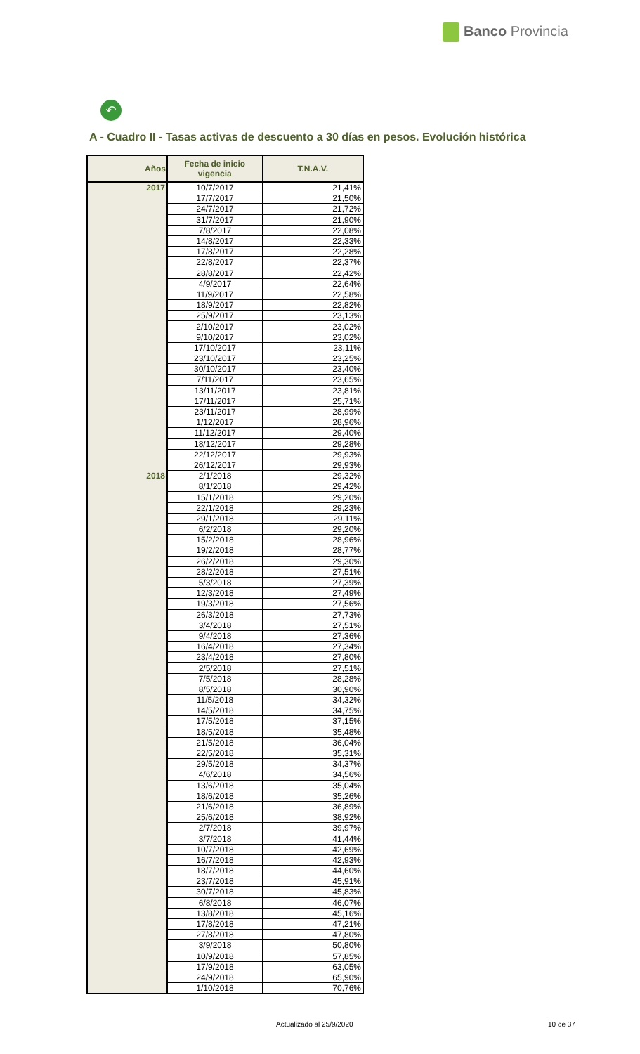Banco Provincia
↶
A - Cuadro II - Tasas activas de descuento a 30 días en pesos. Evolución histórica
| Años | Fecha de inicio vigencia | T.N.A.V. |
| --- | --- | --- |
| 2017 | 10/7/2017 | 21,41% |
| | 17/7/2017 | 21,50% |
| | 24/7/2017 | 21,72% |
| | 31/7/2017 | 21,90% |
| | 7/8/2017 | 22,08% |
| | 14/8/2017 | 22,33% |
| | 17/8/2017 | 22,28% |
| | 22/8/2017 | 22,37% |
| | 28/8/2017 | 22,42% |
| | 4/9/2017 | 22,64% |
| | 11/9/2017 | 22,58% |
| | 18/9/2017 | 22,82% |
| | 25/9/2017 | 23,13% |
| | 2/10/2017 | 23,02% |
| | 9/10/2017 | 23,02% |
| | 17/10/2017 | 23,11% |
| | 23/10/2017 | 23,25% |
| | 30/10/2017 | 23,40% |
| | 7/11/2017 | 23,65% |
| | 13/11/2017 | 23,81% |
| | 17/11/2017 | 25,71% |
| | 23/11/2017 | 28,99% |
| | 1/12/2017 | 28,96% |
| | 11/12/2017 | 29,40% |
| | 18/12/2017 | 29,28% |
| | 22/12/2017 | 29,93% |
| | 26/12/2017 | 29,93% |
| 2018 | 2/1/2018 | 29,32% |
| | 8/1/2018 | 29,42% |
| | 15/1/2018 | 29,20% |
| | 22/1/2018 | 29,23% |
| | 29/1/2018 | 29,11% |
| | 6/2/2018 | 29,20% |
| | 15/2/2018 | 28,96% |
| | 19/2/2018 | 28,77% |
| | 26/2/2018 | 29,30% |
| | 28/2/2018 | 27,51% |
| | 5/3/2018 | 27,39% |
| | 12/3/2018 | 27,49% |
| | 19/3/2018 | 27,56% |
| | 26/3/2018 | 27,73% |
| | 3/4/2018 | 27,51% |
| | 9/4/2018 | 27,36% |
| | 16/4/2018 | 27,34% |
| | 23/4/2018 | 27,80% |
| | 2/5/2018 | 27,51% |
| | 7/5/2018 | 28,28% |
| | 8/5/2018 | 30,90% |
| | 11/5/2018 | 34,32% |
| | 14/5/2018 | 34,75% |
| | 17/5/2018 | 37,15% |
| | 18/5/2018 | 35,48% |
| | 21/5/2018 | 36,04% |
| | 22/5/2018 | 35,31% |
| | 29/5/2018 | 34,37% |
| | 4/6/2018 | 34,56% |
| | 13/6/2018 | 35,04% |
| | 18/6/2018 | 35,26% |
| | 21/6/2018 | 36,89% |
| | 25/6/2018 | 38,92% |
| | 2/7/2018 | 39,97% |
| | 3/7/2018 | 41,44% |
| | 10/7/2018 | 42,69% |
| | 16/7/2018 | 42,93% |
| | 18/7/2018 | 44,60% |
| | 23/7/2018 | 45,91% |
| | 30/7/2018 | 45,83% |
| | 6/8/2018 | 46,07% |
| | 13/8/2018 | 45,16% |
| | 17/8/2018 | 47,21% |
| | 27/8/2018 | 47,80% |
| | 3/9/2018 | 50,80% |
| | 10/9/2018 | 57,85% |
| | 17/9/2018 | 63,05% |
| | 24/9/2018 | 65,90% |
| | 1/10/2018 | 70,76% |
Actualizado al 25/9/2020 10 de 37